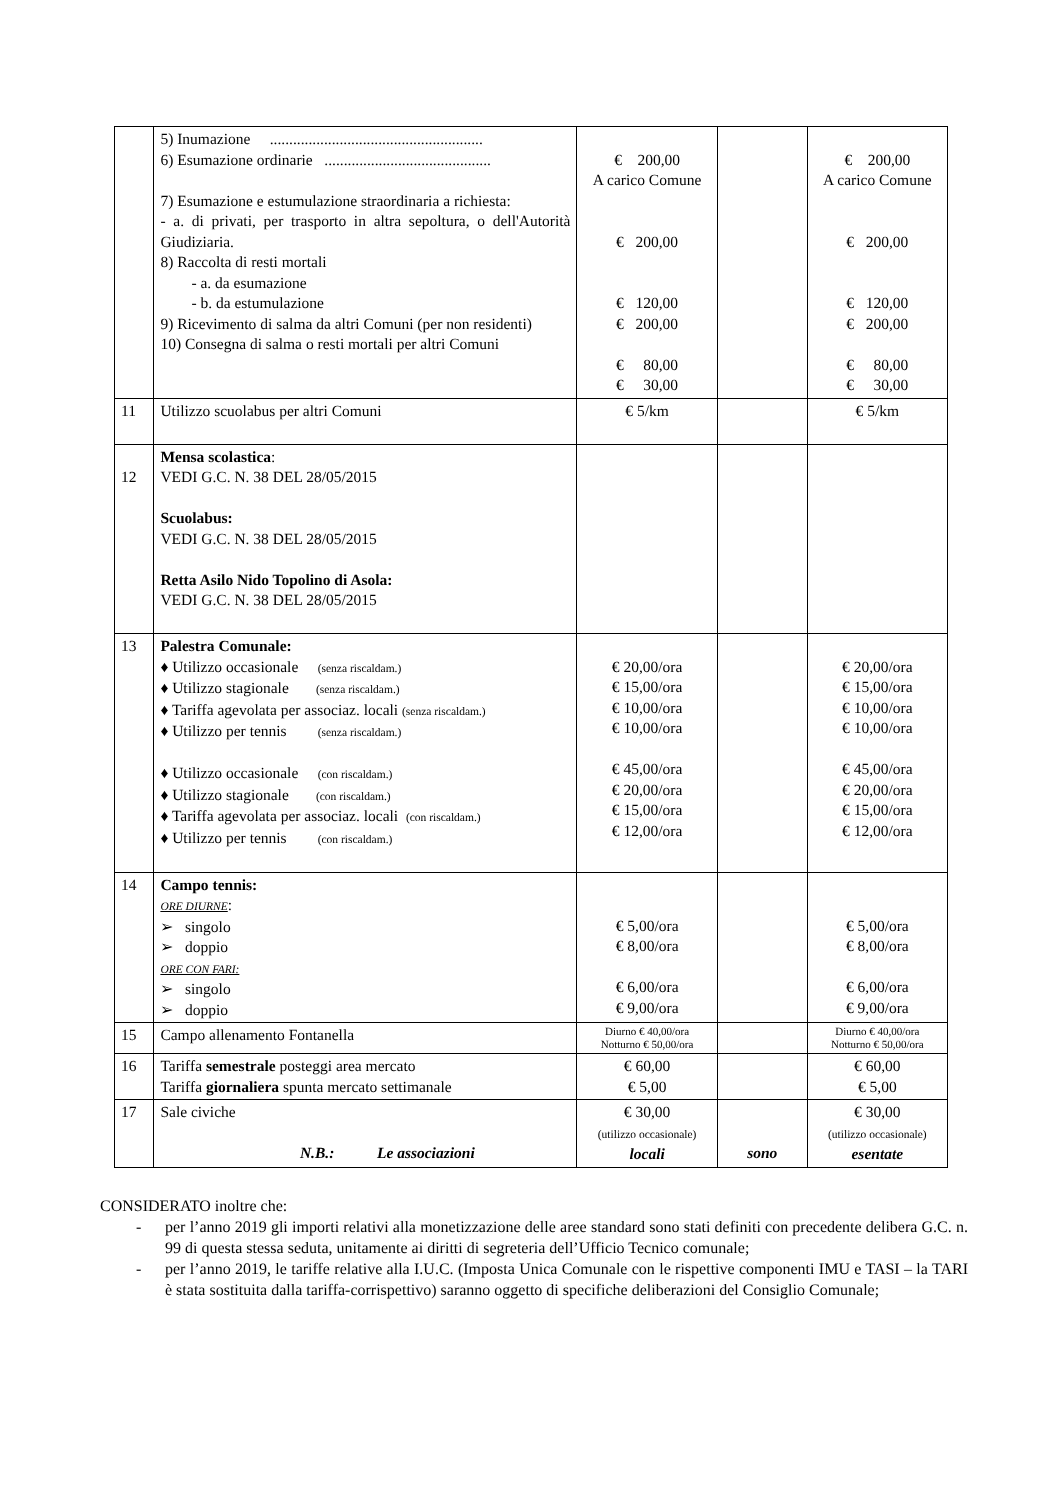| | 5) Inumazione ....................................................... 6) Esumazione ordinarie ........................................... 7) Esumazione e estumulazione straordinaria a richiesta: - a. di privati, per trasporto in altra sepoltura, o dell'Autorità Giudiziaria. 8) Raccolta di resti mortali - a. da esumazione - b. da estumulazione 9) Ricevimento di salma da altri Comuni (per non residenti) 10) Consegna di salma o resti mortali per altri Comuni | € 200,00 A carico Comune € 200,00 € 120,00 € 200,00 € 80,00 € 30,00 | | € 200,00 A carico Comune € 200,00 € 120,00 € 200,00 € 80,00 € 30,00 |
| 11 | Utilizzo scuolabus per altri Comuni | € 5/km | | € 5/km |
| 12 | Mensa scolastica : VEDI G.C. N. 38 DEL 28/05/2015 Scuolabus: VEDI G.C. N. 38 DEL 28/05/2015 Retta Asilo Nido Topolino di Asola: VEDI G.C. N. 38 DEL 28/05/2015 | | | |
| 13 | Palestra Comunale: ♦ Utilizzo occasionale (senza riscaldam.) ♦ Utilizzo stagionale (senza riscaldam.) ♦ Tariffa agevolata per associaz. locali (senza riscaldam.) ♦ Utilizzo per tennis (senza riscaldam.) ♦ Utilizzo occasionale (con riscaldam.) ♦ Utilizzo stagionale (con riscaldam.) ♦ Tariffa agevolata per associaz. locali (con riscaldam.) ♦ Utilizzo per tennis (con riscaldam.) | € 20,00/ora € 15,00/ora € 10,00/ora € 10,00/ora € 45,00/ora € 20,00/ora € 15,00/ora € 12,00/ora | | € 20,00/ora € 15,00/ora € 10,00/ora € 10,00/ora € 45,00/ora € 20,00/ora € 15,00/ora € 12,00/ora |
| 14 | Campo tennis: ORE DIURNE : ➢ singolo ➢ doppio ORE CON FARI: ➢ singolo ➢ doppio | € 5,00/ora € 8,00/ora € 6,00/ora € 9,00/ora | | € 5,00/ora € 8,00/ora € 6,00/ora € 9,00/ora |
| 15 | Campo allenamento Fontanella | Diurno € 40,00/ora Notturno € 50,00/ora | | Diurno € 40,00/ora Notturno € 50,00/ora |
| 16 | Tariffa semestrale posteggi area mercato Tariffa giornaliera spunta mercato settimanale | € 60,00 € 5,00 | | € 60,00 € 5,00 |
| 17 | Sale civiche N.B.: Le associazioni | € 30,00 (utilizzo occasionale) locali | sono | € 30,00 (utilizzo occasionale) esentate |
CONSIDERATO inoltre che:
- per l’anno 2019 gli importi relativi alla monetizzazione delle aree standard sono stati definiti con precedente delibera G.C. n. 99 di questa stessa seduta, unitamente ai diritti di segreteria dell’Ufficio Tecnico comunale;
- per l’anno 2019, le tariffe relative alla I.U.C. (Imposta Unica Comunale con le rispettive componenti IMU e TASI – la TARI è stata sostituita dalla tariffa-corrispettivo) saranno oggetto di specifiche deliberazioni del Consiglio Comunale;